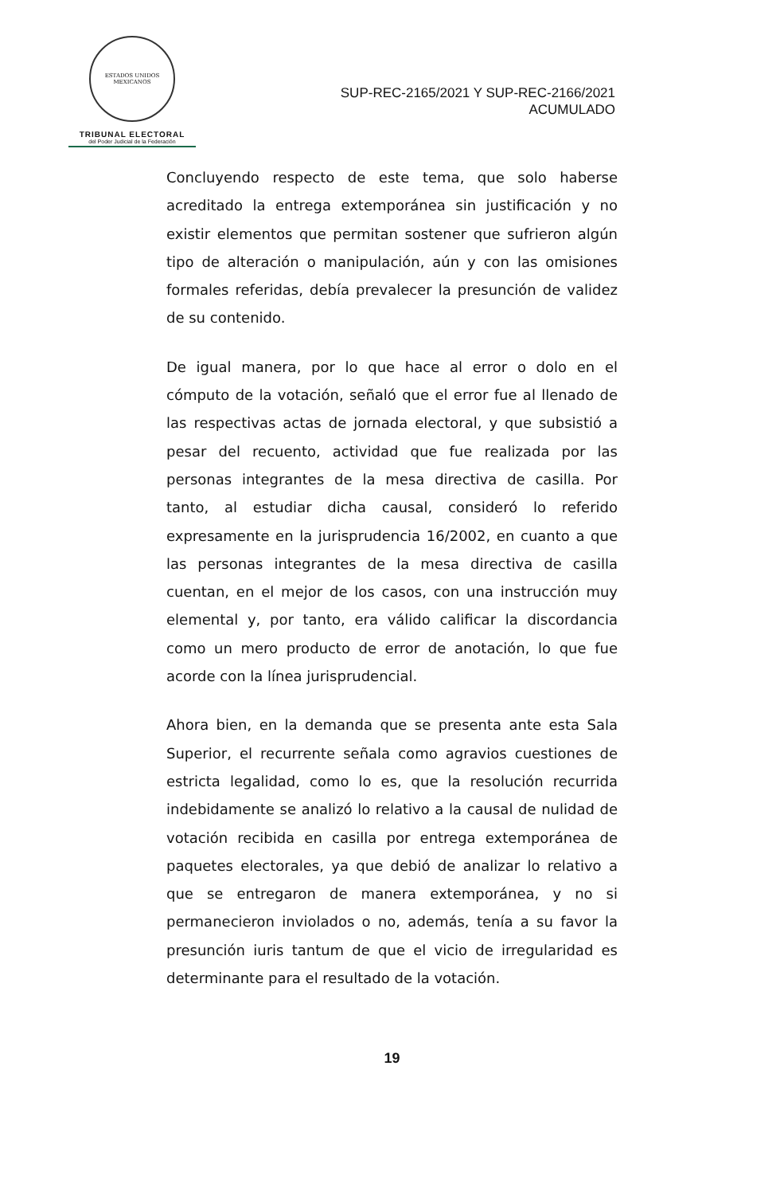ESTADOS UNIDOS MEXICANOS
TRIBUNAL ELECTORAL
del Poder Judicial de la Federación
SUP-REC-2165/2021 Y SUP-REC-2166/2021
ACUMULADO
Concluyendo respecto de este tema, que solo haberse acreditado la entrega extemporánea sin justificación y no existir elementos que permitan sostener que sufrieron algún tipo de alteración o manipulación, aún y con las omisiones formales referidas, debía prevalecer la presunción de validez de su contenido.
De igual manera, por lo que hace al error o dolo en el cómputo de la votación, señaló que el error fue al llenado de las respectivas actas de jornada electoral, y que subsistió a pesar del recuento, actividad que fue realizada por las personas integrantes de la mesa directiva de casilla. Por tanto, al estudiar dicha causal, consideró lo referido expresamente en la jurisprudencia 16/2002, en cuanto a que las personas integrantes de la mesa directiva de casilla cuentan, en el mejor de los casos, con una instrucción muy elemental y, por tanto, era válido calificar la discordancia como un mero producto de error de anotación, lo que fue acorde con la línea jurisprudencial.
Ahora bien, en la demanda que se presenta ante esta Sala Superior, el recurrente señala como agravios cuestiones de estricta legalidad, como lo es, que la resolución recurrida indebidamente se analizó lo relativo a la causal de nulidad de votación recibida en casilla por entrega extemporánea de paquetes electorales, ya que debió de analizar lo relativo a que se entregaron de manera extemporánea, y no si permanecieron inviolados o no, además, tenía a su favor la presunción iuris tantum de que el vicio de irregularidad es determinante para el resultado de la votación.
19